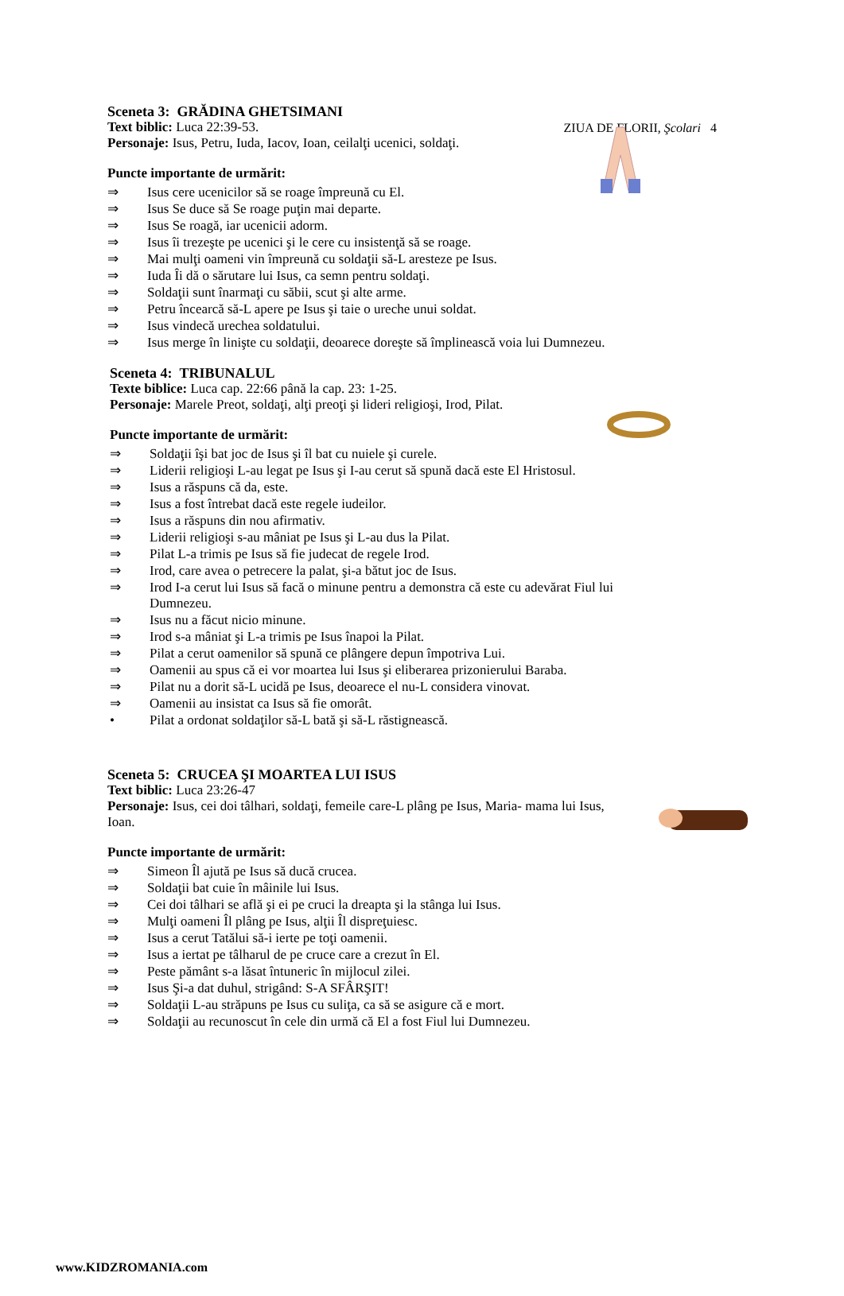ZIUA DE FLORII, Şcolari 4
Sceneta 3: GRĂDINA GHETSIMANI
Text biblic: Luca 22:39-53.
Personaje: Isus, Petru, Iuda, Iacov, Ioan, ceilalţi ucenici, soldaţi.
Puncte importante de urmărit:
⇒ Isus cere ucenicilor să se roage împreună cu El.
⇒ Isus Se duce să Se roage puţin mai departe.
⇒ Isus Se roagă, iar ucenicii adorm.
⇒ Isus îi trezeşte pe ucenici şi le cere cu insistenţă să se roage.
⇒ Mai mulţi oameni vin împreună cu soldaţii să-L aresteze pe Isus.
⇒ Iuda Îi dă o sărutare lui Isus, ca semn pentru soldaţi.
⇒ Soldaţii sunt înarmaţi cu săbii, scut şi alte arme.
⇒ Petru încearcă să-L apere pe Isus şi taie o ureche unui soldat.
⇒ Isus vindecă urechea soldatului.
⇒ Isus merge în linişte cu soldaţii, deoarece doreşte să împlinească voia lui Dumnezeu.
Sceneta 4: TRIBUNALUL
Texte biblice: Luca cap. 22:66 până la cap. 23: 1-25.
Personaje: Marele Preot, soldaţi, alţi preoţi şi lideri religioşi, Irod, Pilat.
Puncte importante de urmărit:
⇒ Soldaţii îşi bat joc de Isus şi îl bat cu nuiele şi curele.
⇒ Liderii religioşi L-au legat pe Isus şi I-au cerut să spună dacă este El Hristosul.
⇒ Isus a răspuns că da, este.
⇒ Isus a fost întrebat dacă este regele iudeilor.
⇒ Isus a răspuns din nou afirmativ.
⇒ Liderii religioşi s-au mâniat pe Isus şi L-au dus la Pilat.
⇒ Pilat L-a trimis pe Isus să fie judecat de regele Irod.
⇒ Irod, care avea o petrecere la palat, şi-a bătut joc de Isus.
⇒ Irod I-a cerut lui Isus să facă o minune pentru a demonstra că este cu adevărat Fiul lui Dumnezeu.
⇒ Isus nu a făcut nicio minune.
⇒ Irod s-a mâniat şi L-a trimis pe Isus înapoi la Pilat.
⇒ Pilat a cerut oamenilor să spună ce plângere depun împotriva Lui.
⇒ Oamenii au spus că ei vor moartea lui Isus şi eliberarea prizonierului Baraba.
⇒ Pilat nu a dorit să-L ucidă pe Isus, deoarece el nu-L considera vinovat.
⇒ Oamenii au insistat ca Isus să fie omorât.
• Pilat a ordonat soldaţilor să-L bată şi să-L răstignească.
Sceneta 5: CRUCEA ŞI MOARTEA LUI ISUS
Text biblic: Luca 23:26-47
Personaje: Isus, cei doi tâlhari, soldaţi, femeile care-L plâng pe Isus, Maria- mama lui Isus, Ioan.
Puncte importante de urmărit:
⇒ Simeon Îl ajută pe Isus să ducă crucea.
⇒ Soldaţii bat cuie în mâinile lui Isus.
⇒ Cei doi tâlhari se află şi ei pe cruci la dreapta şi la stânga lui Isus.
⇒ Mulţi oameni Îl plâng pe Isus, alţii Îl dispreţuiesc.
⇒ Isus a cerut Tatălui să-i ierte pe toţi oamenii.
⇒ Isus a iertat pe tâlharul de pe cruce care a crezut în El.
⇒ Peste pământ s-a lăsat întuneric în mijlocul zilei.
⇒ Isus Şi-a dat duhul, strigând: S-A SFÂRŞIT!
⇒ Soldaţii L-au străpuns pe Isus cu suliţa, ca să se asigure că e mort.
⇒ Soldaţii au recunoscut în cele din urmă că El a fost Fiul lui Dumnezeu.
www.KIDZROMANIA.com